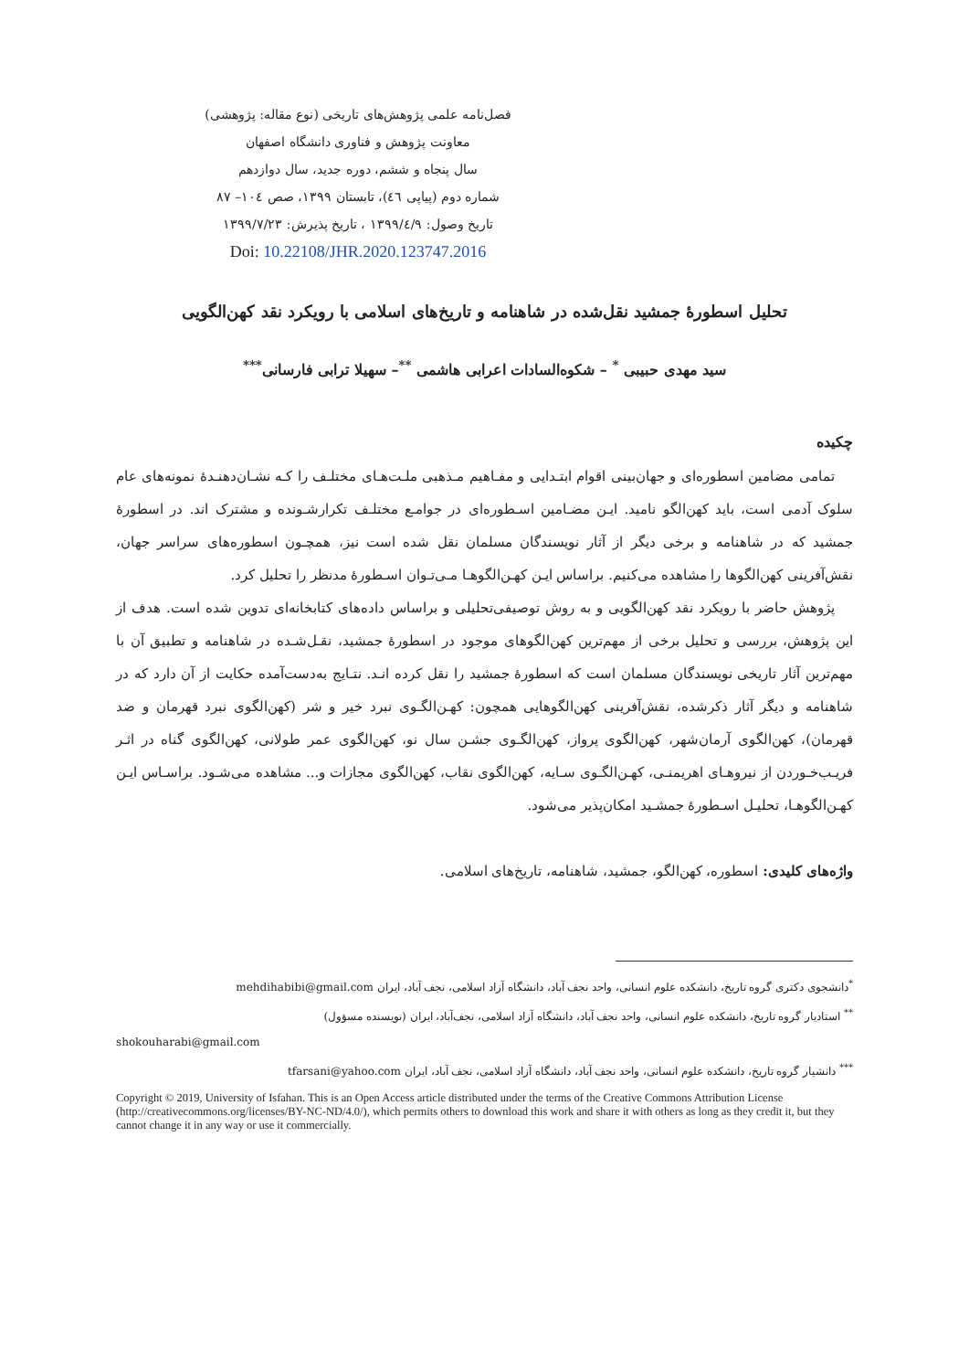فصل‌نامه علمی پژوهش‌های تاریخی (نوع مقاله: پژوهشی)
معاونت پژوهش و فناوری دانشگاه اصفهان
سال پنجاه و ششم، دوره جدید، سال دوازدهم
شماره دوم (پیاپی ٤٦)، تابستان ١٣٩٩، صص ١٠٤– ٨٧
تاریخ وصول: ١٣٩٩/٤/٩ ، تاریخ پذیرش: ١٣٩٩/٧/٢٣
Doi: 10.22108/JHR.2020.123747.2016
تحلیل اسطورۀ جمشید نقل‌شده در شاهنامه و تاریخ‌های اسلامی با رویکرد نقد کهن‌الگویی
سید مهدی حبیبی <sup>*</sup> – شکوه‌السادات اعرابی هاشمی <sup>**</sup>– سهیلا ترابی فارسانی<sup>***</sup>
چکیده
تمامی مضامین اسطوره‌ای و جهان‌بینی اقوام ابتـدایی و مفـاهیم مـذهبی ملـت‌هـای مختلـف را کـه نشـان‌دهنـدۀ نمونه‌های عام سلوک آدمی است، باید کهن‌الگو نامید. ایـن مضـامین اسـطوره‌ای در جوامـع مختلـف تکرارشـونده و مشترک اند. در اسطورۀ جمشید که در شاهنامه و برخی دیگر از آثار نویسندگان مسلمان نقل شده است نیز، همچـون اسطوره‌های سراسر جهان، نقش‌آفرینی کهن‌الگوها را مشاهده می‌کنیم. براساس ایـن کهـن‌الگوهـا مـی‌تـوان اسـطورۀ مدنظر را تحلیل کرد.
پژوهش حاضر با رویکرد نقد کهن‌الگویی و به روش توصیفی‌تحلیلی و براساس داده‌های کتابخانه‌ای تدوین شده است. هدف از این پژوهش، بررسی و تحلیل برخی از مهم‌ترین کهن‌الگوهای موجود در اسطورۀ جمشید، نقـل‌شـده در شاهنامه و تطبیق آن با مهم‌ترین آثار تاریخی نویسندگان مسلمان است که اسطورۀ جمشید را نقل کرده انـد. نتـایج به‌دست‌آمده حکایت از آن دارد که در شاهنامه و دیگر آثار ذکرشده، نقش‌آفرینی کهن‌الگوهایی همچون: کهـن‌الگـوی نبرد خیر و شر (کهن‌الگوی نبرد قهرمان و ضد قهرمان)، کهن‌الگوی آرمان‌شهر، کهن‌الگوی پرواز، کهن‌الگـوی جشـن سال نو، کهن‌الگوی عمر طولانی، کهن‌الگوی گناه در اثـر فریـب‌خـوردن از نیروهـای اهریمنـی، کهـن‌الگـوی سـایه، کهن‌الگوی نقاب، کهن‌الگوی مجازات و... مشاهده می‌شـود. براسـاس ایـن کهـن‌الگوهـا، تحلیـل اسـطورۀ جمشـید امکان‌پذیر می‌شود.
واژه‌های کلیدی: اسطوره، کهن‌الگو، جمشید، شاهنامه، تاریخ‌های اسلامی.
<sup>*</sup> دانشجوی دکتری گروه تاریخ، دانشکده علوم انسانی، واحد نجف آباد، دانشگاه آزاد اسلامی، نجف آباد، ایران mehdihabibi@gmail.com
<sup>**</sup> استادیار گروه تاریخ، دانشکده علوم انسانی، واحد نجف آباد، دانشگاه آزاد اسلامی، نجف‌آباد، ایران (نویسنده مسؤول)
shokouharabi@gmail.com
<sup>***</sup> دانشیار گروه تاریخ، دانشکده علوم انسانی، واحد نجف آباد، دانشگاه آزاد اسلامی، نجف آباد، ایران tfarsani@yahoo.com
Copyright © 2019, University of Isfahan. This is an Open Access article distributed under the terms of the Creative Commons Attribution License (http://creativecommons.org/licenses/BY-NC-ND/4.0/), which permits others to download this work and share it with others as long as they credit it, but they cannot change it in any way or use it commercially.